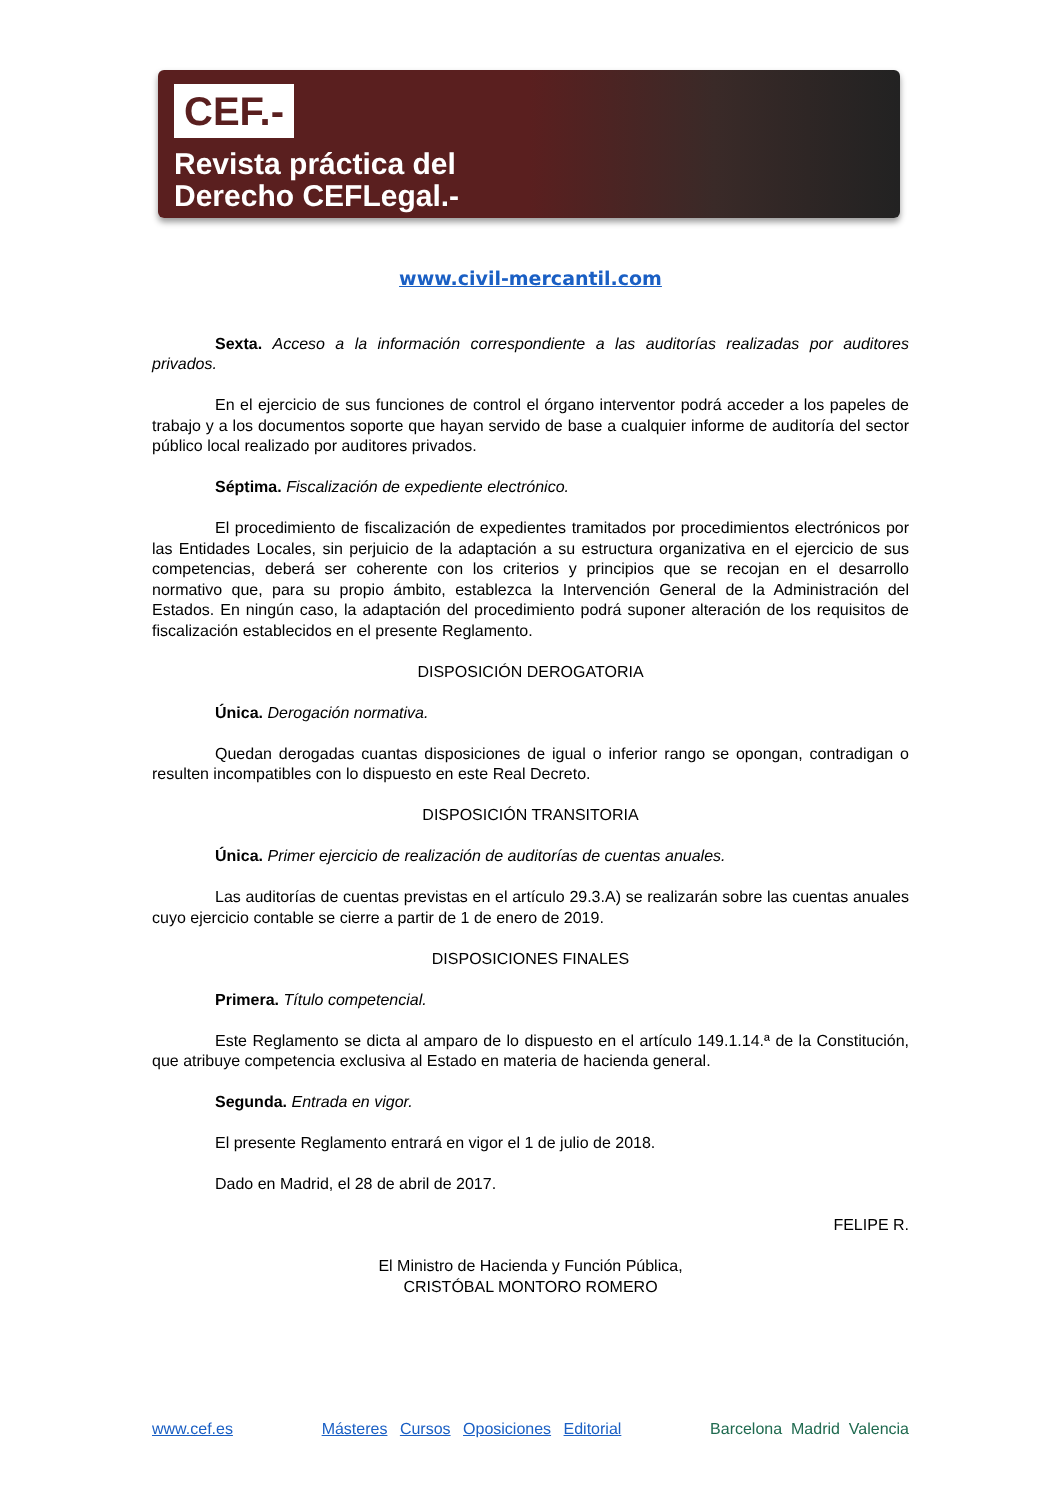CEF.-
Revista práctica del
Derecho CEFLegal.-
www.civil-mercantil.com
Sexta. Acceso a la información correspondiente a las auditorías realizadas por auditores privados.
En el ejercicio de sus funciones de control el órgano interventor podrá acceder a los papeles de trabajo y a los documentos soporte que hayan servido de base a cualquier informe de auditoría del sector público local realizado por auditores privados.
Séptima. Fiscalización de expediente electrónico.
El procedimiento de fiscalización de expedientes tramitados por procedimientos electrónicos por las Entidades Locales, sin perjuicio de la adaptación a su estructura organizativa en el ejercicio de sus competencias, deberá ser coherente con los criterios y principios que se recojan en el desarrollo normativo que, para su propio ámbito, establezca la Intervención General de la Administración del Estados. En ningún caso, la adaptación del procedimiento podrá suponer alteración de los requisitos de fiscalización establecidos en el presente Reglamento.
DISPOSICIÓN DEROGATORIA
Única. Derogación normativa.
Quedan derogadas cuantas disposiciones de igual o inferior rango se opongan, contradigan o resulten incompatibles con lo dispuesto en este Real Decreto.
DISPOSICIÓN TRANSITORIA
Única. Primer ejercicio de realización de auditorías de cuentas anuales.
Las auditorías de cuentas previstas en el artículo 29.3.A) se realizarán sobre las cuentas anuales cuyo ejercicio contable se cierre a partir de 1 de enero de 2019.
DISPOSICIONES FINALES
Primera. Título competencial.
Este Reglamento se dicta al amparo de lo dispuesto en el artículo 149.1.14.ª de la Constitución, que atribuye competencia exclusiva al Estado en materia de hacienda general.
Segunda. Entrada en vigor.
El presente Reglamento entrará en vigor el 1 de julio de 2018.
Dado en Madrid, el 28 de abril de 2017.
FELIPE R.
El Ministro de Hacienda y Función Pública,
CRISTÓBAL MONTORO ROMERO
www.cef.es Másteres Cursos Oposiciones Editorial Barcelona Madrid Valencia